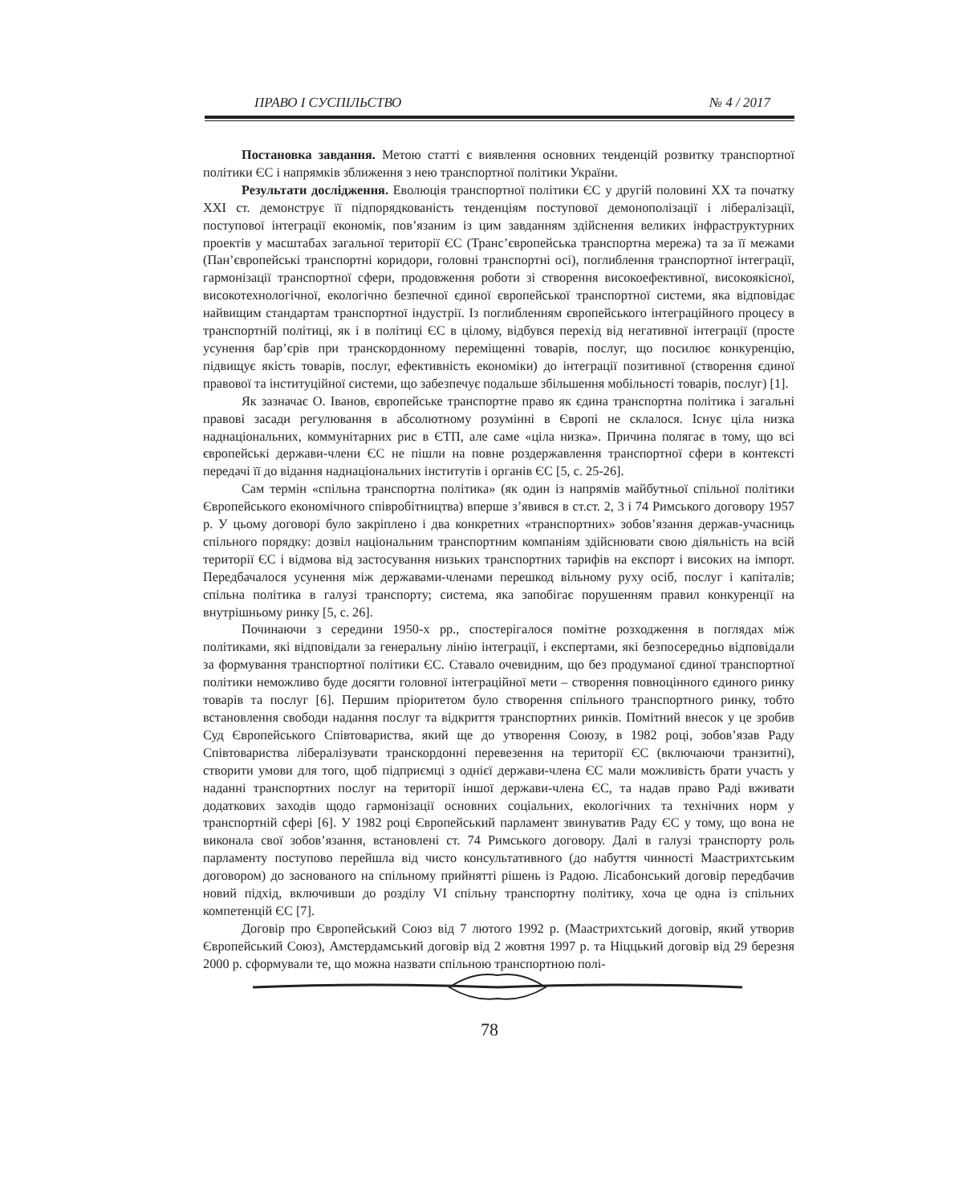ПРАВО І СУСПІЛЬСТВО № 4 / 2017
Постановка завдання. Метою статті є виявлення основних тенденцій розвитку транспортної політики ЄС і напрямків зближення з нею транспортної політики України.
Результати дослідження. Еволюція транспортної політики ЄС у другій половині ХХ та початку ХХІ ст. демонструє її підпорядкованість тенденціям поступової демонополізації і лібералізації, поступової інтеграції економік, пов’язаним із цим завданням здійснення великих інфраструктурних проектів у масштабах загальної території ЄС (Транс’європейська транспортна мережа) та за її межами (Пан’європейські транспортні коридори, головні транспортні осі), поглиблення транспортної інтеграції, гармонізації транспортної сфери, продовження роботи зі створення високоефективної, високоякісної, високотехнологічної, екологічно безпечної єдиної європейської транспортної системи, яка відповідає найвищим стандартам транспортної індустрії. Із поглибленням європейського інтеграційного процесу в транспортній політиці, як і в політиці ЄС в цілому, відбувся перехід від негативної інтеграції (просте усунення бар’єрів при транскордонному переміщенні товарів, послуг, що посилює конкуренцію, підвищує якість товарів, послуг, ефективність економіки) до інтеграції позитивної (створення єдиної правової та інституційної системи, що забезпечує подальше збільшення мобільності товарів, послуг) [1].
Як зазначає О. Іванов, європейське транспортне право як єдина транспортна політика і загальні правові засади регулювання в абсолютному розумінні в Європі не склалося. Існує ціла низка наднаціональних, коммунітарних рис в ЄТП, але саме «ціла низка». Причина полягає в тому, що всі європейські держави-члени ЄС не пішли на повне роздержавлення транспортної сфери в контексті передачі її до відання наднаціональних інститутів і органів ЄС [5, с. 25-26].
Сам термін «спільна транспортна політика» (як один із напрямів майбутньої спільної політики Європейського економічного співробітництва) вперше з’явився в ст.ст. 2, 3 і 74 Римського договору 1957 р. У цьому договорі було закріплено і два конкретних «транспортних» зобов’язання держав-учасниць спільного порядку: дозвіл національним транспортним компаніям здійснювати свою діяльність на всій території ЄС і відмова від застосування низьких транспортних тарифів на експорт і високих на імпорт. Передбачалося усунення між державами-членами перешкод вільному руху осіб, послуг і капіталів; спільна політика в галузі транспорту; система, яка запобігає порушенням правил конкуренції на внутрішньому ринку [5, с. 26].
Починаючи з середини 1950-х рр., спостерігалося помітне розходження в поглядах між політиками, які відповідали за генеральну лінію інтеграції, і експертами, які безпосередньо відповідали за формування транспортної політики ЄС. Ставало очевидним, що без продуманої єдиної транспортної політики неможливо буде досягти головної інтеграційної мети – створення повноцінного єдиного ринку товарів та послуг [6]. Першим пріоритетом було створення спільного транспортного ринку, тобто встановлення свободи надання послуг та відкриття транспортних ринків. Помітний внесок у це зробив Суд Європейського Співтовариства, який ще до утворення Союзу, в 1982 році, зобов’язав Раду Співтовариства лібералізувати транскордонні перевезення на території ЄС (включаючи транзитні), створити умови для того, щоб підприємці з однієї держави-члена ЄС мали можливість брати участь у наданні транспортних послуг на території іншої держави-члена ЄС, та надав право Раді вживати додаткових заходів щодо гармонізації основних соціальних, екологічних та технічних норм у транспортній сфері [6]. У 1982 році Європейський парламент звинуватив Раду ЄС у тому, що вона не виконала свої зобов’язання, встановлені ст. 74 Римського договору. Далі в галузі транспорту роль парламенту поступово перейшла від чисто консультативного (до набуття чинності Маастрихтським договором) до заснованого на спільному прийнятті рішень із Радою. Лісабонський договір передбачив новий підхід, включивши до розділу VI спільну транспортну політику, хоча це одна із спільних компетенцій ЄС [7].
Договір про Європейський Союз від 7 лютого 1992 р. (Маастрихтський договір, який утворив Європейський Союз), Амстердамський договір від 2 жовтня 1997 р. та Ніццький договір від 29 березня 2000 р. сформували те, що можна назвати спільною транспортною полі-
78